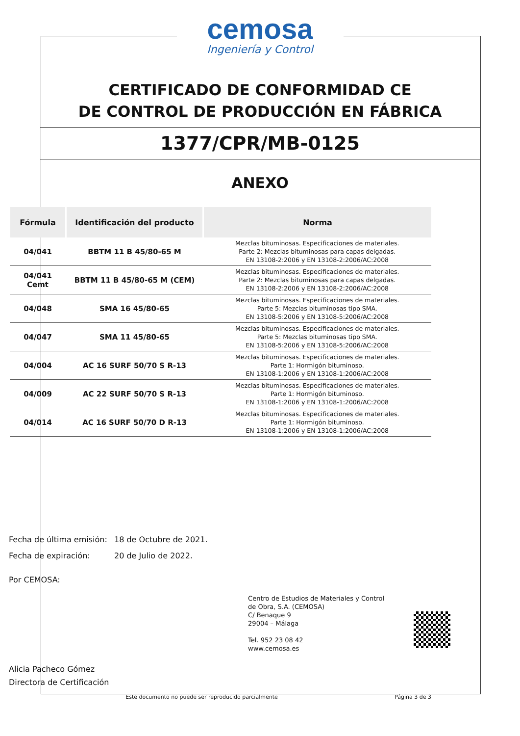cemosa
Ingeniería y Control
CERTIFICADO DE CONFORMIDAD CE
DE CONTROL DE PRODUCCIÓN EN FÁBRICA
1377/CPR/MB-0125
ANEXO
| Fórmula | Identificación del producto | Norma |
| --- | --- | --- |
| 04/041 | BBTM 11 B 45/80-65 M | Mezclas bituminosas. Especificaciones de materiales. Parte 2: Mezclas bituminosas para capas delgadas. EN 13108-2:2006 y EN 13108-2:2006/AC:2008 |
| 04/041 Cemt | BBTM 11 B 45/80-65 M (CEM) | Mezclas bituminosas. Especificaciones de materiales. Parte 2: Mezclas bituminosas para capas delgadas. EN 13108-2:2006 y EN 13108-2:2006/AC:2008 |
| 04/048 | SMA 16 45/80-65 | Mezclas bituminosas. Especificaciones de materiales. Parte 5: Mezclas bituminosas tipo SMA. EN 13108-5:2006 y EN 13108-5:2006/AC:2008 |
| 04/047 | SMA 11 45/80-65 | Mezclas bituminosas. Especificaciones de materiales. Parte 5: Mezclas bituminosas tipo SMA. EN 13108-5:2006 y EN 13108-5:2006/AC:2008 |
| 04/004 | AC 16 SURF 50/70 S R-13 | Mezclas bituminosas. Especificaciones de materiales. Parte 1: Hormigón bituminoso. EN 13108-1:2006 y EN 13108-1:2006/AC:2008 |
| 04/009 | AC 22 SURF 50/70 S R-13 | Mezclas bituminosas. Especificaciones de materiales. Parte 1: Hormigón bituminoso. EN 13108-1:2006 y EN 13108-1:2006/AC:2008 |
| 04/014 | AC 16 SURF 50/70 D R-13 | Mezclas bituminosas. Especificaciones de materiales. Parte 1: Hormigón bituminoso. EN 13108-1:2006 y EN 13108-1:2006/AC:2008 |
Fecha de última emisión: 18 de Octubre de 2021.
Fecha de expiración: 20 de Julio de 2022.
Por CEMOSA:
Centro de Estudios de Materiales y Control
de Obra, S.A. (CEMOSA)
C/ Benaque 9
29004 – Málaga
Tel. 952 23 08 42
www.cemosa.es
Alicia Pacheco Gómez
Directora de Certificación
Este documento no puede ser reproducido parcialmente Página 3 de 3